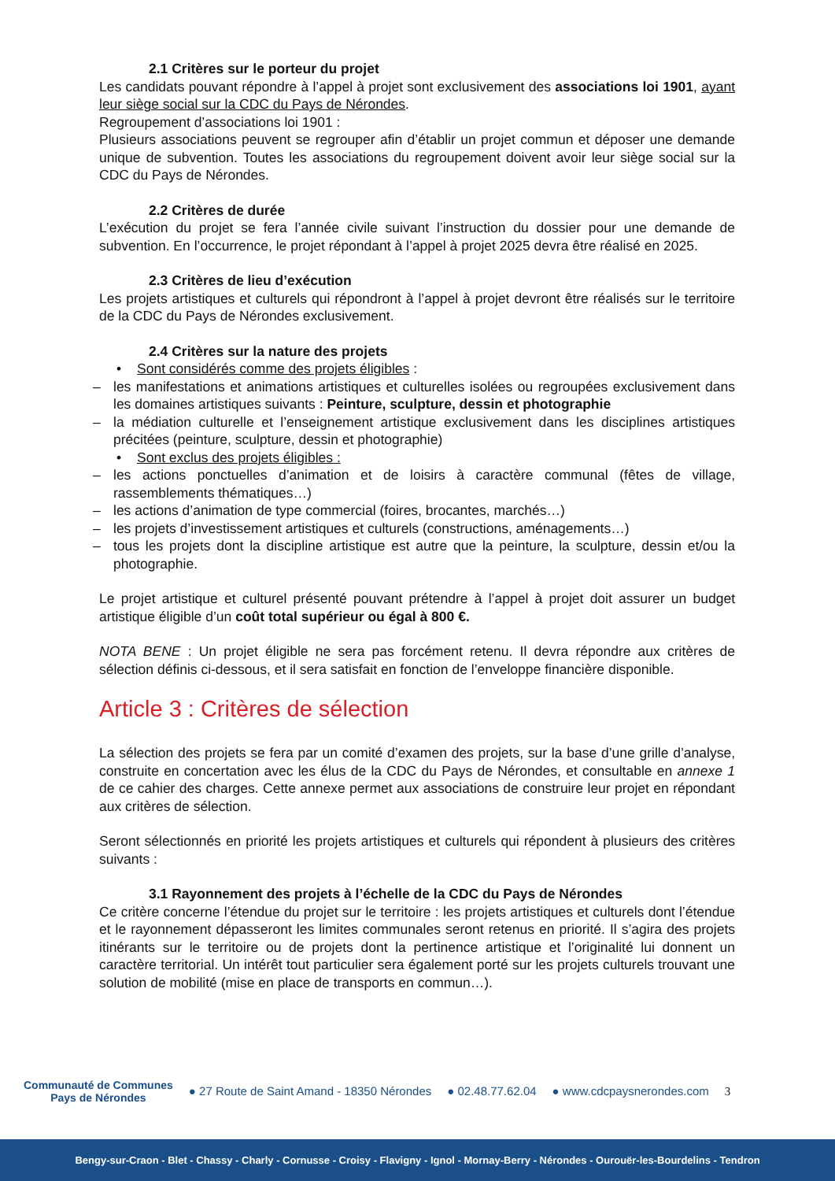2.1 Critères sur le porteur du projet
Les candidats pouvant répondre à l’appel à projet sont exclusivement des associations loi 1901, ayant leur siège social sur la CDC du Pays de Nérondes.
Regroupement d’associations loi 1901 :
Plusieurs associations peuvent se regrouper afin d’établir un projet commun et déposer une demande unique de subvention. Toutes les associations du regroupement doivent avoir leur siège social sur la CDC du Pays de Nérondes.
2.2 Critères de durée
L’exécution du projet se fera l’année civile suivant l’instruction du dossier pour une demande de subvention. En l’occurrence, le projet répondant à l’appel à projet 2025 devra être réalisé en 2025.
2.3 Critères de lieu d’exécution
Les projets artistiques et culturels qui répondront à l’appel à projet devront être réalisés sur le territoire de la CDC du Pays de Nérondes exclusivement.
2.4 Critères sur la nature des projets
• Sont considérés comme des projets éligibles :
– les manifestations et animations artistiques et culturelles isolées ou regroupées exclusivement dans les domaines artistiques suivants : Peinture, sculpture, dessin et photographie
– la médiation culturelle et l’enseignement artistique exclusivement dans les disciplines artistiques précitées (peinture, sculpture, dessin et photographie)
• Sont exclus des projets éligibles :
– les actions ponctuelles d’animation et de loisirs à caractère communal (fêtes de village, rassemblements thématiques…)
– les actions d’animation de type commercial (foires, brocantes, marchés…)
– les projets d’investissement artistiques et culturels (constructions, aménagements…)
– tous les projets dont la discipline artistique est autre que la peinture, la sculpture, dessin et/ou la photographie.
Le projet artistique et culturel présenté pouvant prétendre à l’appel à projet doit assurer un budget artistique éligible d’un coût total supérieur ou égal à 800 €.
NOTA BENE : Un projet éligible ne sera pas forcément retenu. Il devra répondre aux critères de sélection définis ci-dessous, et il sera satisfait en fonction de l’enveloppe financière disponible.
Article 3 : Critères de sélection
La sélection des projets se fera par un comité d’examen des projets, sur la base d’une grille d’analyse, construite en concertation avec les élus de la CDC du Pays de Nérondes, et consultable en annexe 1 de ce cahier des charges. Cette annexe permet aux associations de construire leur projet en répondant aux critères de sélection.
Seront sélectionnés en priorité les projets artistiques et culturels qui répondent à plusieurs des critères suivants :
3.1 Rayonnement des projets à l’échelle de la CDC du Pays de Nérondes
Ce critère concerne l’étendue du projet sur le territoire : les projets artistiques et culturels dont l’étendue et le rayonnement dépasseront les limites communales seront retenus en priorité. Il s’agira des projets itinérants sur le territoire ou de projets dont la pertinence artistique et l’originalité lui donnent un caractère territorial. Un intérêt tout particulier sera également porté sur les projets culturels trouvant une solution de mobilité (mise en place de transports en commun…).
Communauté de Communes
Pays de Nérondes
● 27 Route de Saint Amand - 18350 Nérondes ● 02.48.77.62.04 ● www.cdcpaysnerondes.com 3
Bengy-sur-Craon - Blet - Chassy - Charly - Cornusse - Croisy - Flavigny - Ignol - Mornay-Berry - Nérondes - Ourouër-les-Bourdelins - Tendron